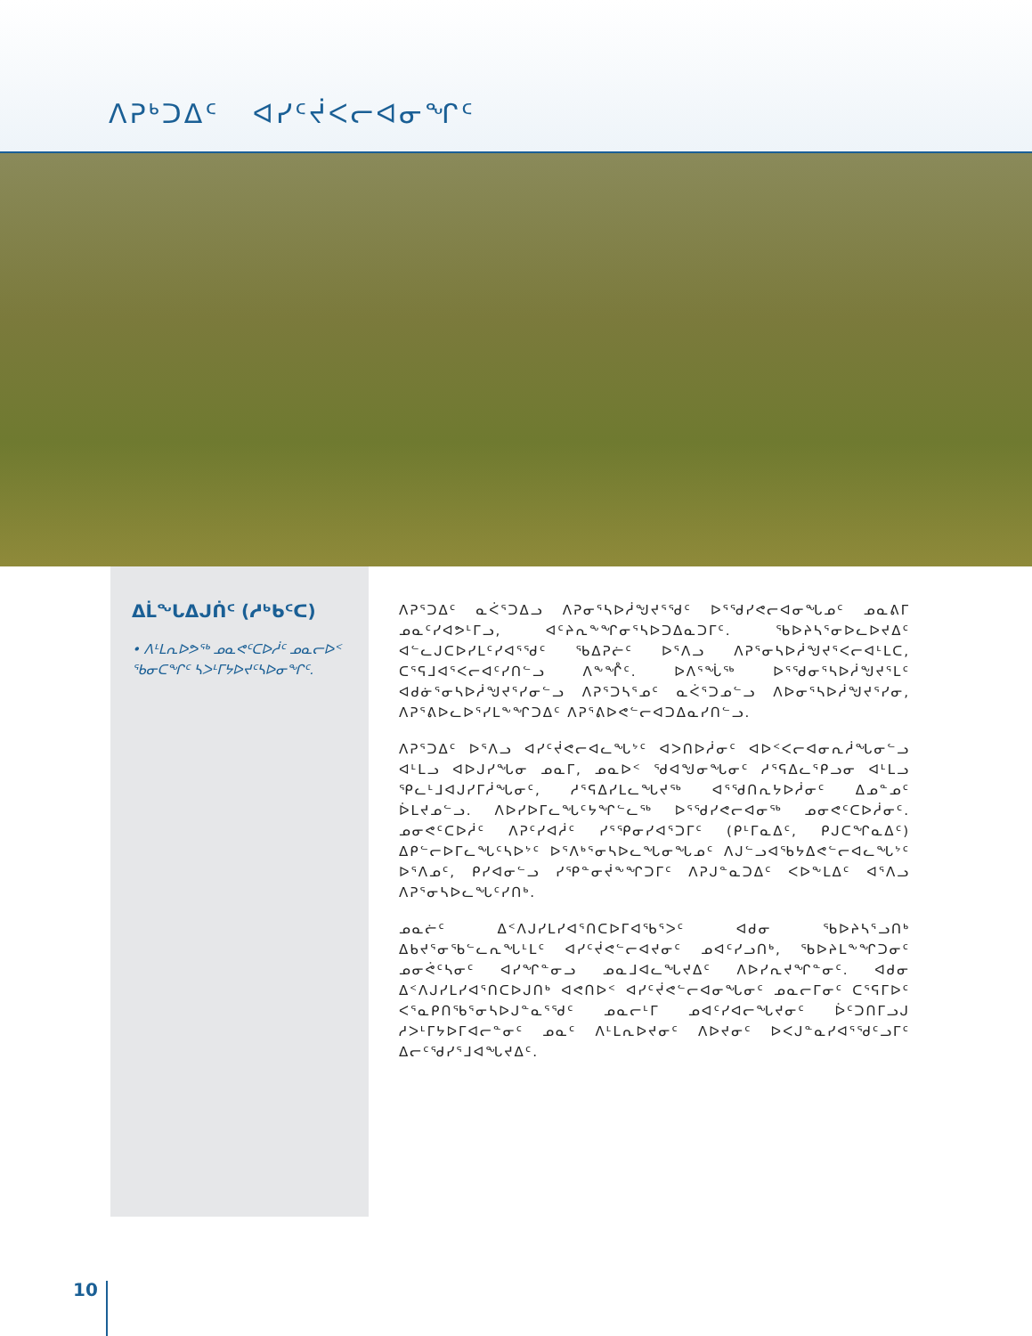ᐱᕈᒃᑐᐃᑦ ᐊᓯᑦᔫᐸᓕᐊᓂᖏᑦ
ᐃᒫᖓᐃᒍᑏᑦ (ᓱᒃᑲᑦᑕ)
• ᐱᒻᒪᕆᐅᕗᖅ ᓄᓇᕙᑦᑕᐅᓲᑦ ᓄᓇᓕᐅᑉ ᖃᓂᑕᖏᑦ ᓴᐳᒻᒥᔭᐅᔪᑦᓴᐅᓂᖏᑦ.
ᐱᕈᕐᑐᐃᑦ ᓇᐹᕐᑐᐃᓗ ᐱᕈᓂᕐᓴᐅᓲᖑᔪᕐᖁᑦ ᐅᕐᖁᓯᕙᓕᐊᓂᖓᓄᑦ ᓄᓇᕕᒥ ᓄᓇᑦᓯᐊᕗᒻᒥᓗ, ᐊᑦᔨᕆᖕᖏᓂᕐᓴᐅᑐᐃᓇᑐᒥᑦ. ᖃᐅᔨᓴᕐᓂᐅᓚᐅᔪᐃᑦ ᐊᓪᓚᒍᑕᐅᓯᒪᑦᓯᐊᕐᖁᑦ ᖃᐃᕈᓖᑦ ᐅᕐᐱᓗ ᐱᕈᕐᓂᓴᐅᓲᖑᔪᕐᐸᓕᐊᒻᒪᑕ, ᑕᕐᕋᒧᐊᕐᐸᓕᐊᑦᓯᑎᓪᓗ ᐱᖕᖎᑦ. ᐅᐱᕐᖔᖅ ᐅᕐᖁᓂᕐᓴᐅᓲᖑᔪᕐᒪᑦ ᐊᑯᓃᕐᓂᓴᐅᓲᖑᔪᕐᓯᓂᓪᓗ ᐱᕈᕐᑐᓴᕐᓄᑦ ᓇᐹᕐᑐᓄᓪᓗ ᐱᐅᓂᕐᓴᐅᓲᖑᔪᕐᓯᓂ, ᐱᕈᕐᕕᐅᓚᐅᕐᓯᒪᖕᖏᑐᐃᑦ ᐱᕈᕐᕕᐅᕙᓪᓕᐊᑐᐃᓇᓯᑎᓪᓗ.
ᐱᕈᕐᑐᐃᑦ ᐅᕐᐱᓗ ᐊᓯᑦᔫᕙᓕᐊᓚᖓᔾᑦ ᐊᐳᑎᐅᓲᓂᑦ ᐊᐅᑉᐸᓕᐊᓂᕆᓲᖓᓂᓪᓗ ᐊᒻᒪᓗ ᐊᐅᒍᓯᖓᓂ ᓄᓇᒥ, ᓄᓇᐅᑉ ᖁᐊᖑᓂᖓᓂᑦ ᓱᕐᕋᐃᓚᕐᑭᓗᓂ ᐊᒻᒪᓗ ᕿᓚᒻᒧᐊᒍᓯᒥᓲᖓᓂᑦ, ᓱᕐᕋᐃᓯᒪᓚᖓᔪᖅ ᐊᕐᖁᑎᕆᔭᐅᓲᓂᑦ ᐃᓄᓐᓄᑦ ᐆᒪᔪᓄᓪᓗ. ᐱᐅᓯᐅᒥᓚᖓᑦᔭᖏᓪᓚᖅ ᐅᕐᖁᓯᕙᓕᐊᓂᖅ ᓄᓂᕙᑦᑕᐅᓲᓂᑦ. ᓄᓂᕙᑦᑕᐅᓲᑦ ᐱᕈᑦᓯᐊᓲᑦ ᓯᕐᕿᓂᓯᐊᕐᑐᒥᑦ (ᑭᒻᒥᓇᐃᑦ, ᑭᒍᑕᖏᓇᐃᑦ) ᐃᑭᓪᓕᐅᒥᓚᖓᑦᓴᐅᔾᑦ ᐅᕐᐱᒃᕐᓂᓴᐅᓚᖓᓂᖓᓄᑦ ᐱᒍᓪᓗᐊᖃᔭᐃᕙᓪᓕᐊᓚᖓᔾᑦ ᐅᕐᐱᓄᑦ, ᑭᓯᐊᓂᓪᓗ ᓯᕿᓐᓂᔫᖕᖏᑐᒥᑦ ᐱᕈᒍᓐᓇᑐᐃᑦ ᐸᐅᖕᒪᐃᑦ ᐊᕐᐱᓗ ᐱᕈᕐᓂᓴᐅᓚᖓᑦᓯᑎᒃ.
ᓄᓇᓖᑦ ᐃᑉᐱᒍᓯᒪᓯᐊᕐᑎᑕᐅᒥᐊᖃᕐᐳᑦ ᐊᑯᓂ ᖃᐅᔨᓴᕐᓗᑎᒃ ᐃᑲᔪᕐᓂᖃᓪᓚᕆᖓᒻᒪᑦ ᐊᓯᑦᔫᕙᓪᓕᐊᔪᓂᑦ ᓄᐊᑦᓯᓗᑎᒃ, ᖃᐅᔨᒪᖕᖏᑐᓂᑦ ᓄᓂᕚᑦᓴᓂᑦ ᐊᓯᖏᓐᓂᓗ ᓄᓇᒧᐊᓚᖓᔪᐃᑦ ᐱᐅᓯᕆᔪᖏᓐᓂᑦ. ᐊᑯᓂ ᐃᑉᐱᒍᓯᒪᓯᐊᕐᑎᑕᐅᒍᑎᒃ ᐊᕙᑎᐅᑉ ᐊᓯᑦᔫᕙᓪᓕᐊᓂᖓᓂᑦ ᓄᓇᓕᒥᓂᑦ ᑕᕐᕋᒥᐅᑦ ᐸᕐᓇᑭᑎᖃᕐᓂᓴᐅᒍᓐᓇᕐᖁᑦ ᓄᓇᓕᒻᒥ ᓄᐊᑦᓯᐊᓕᖓᔪᓂᑦ ᐆᑦᑐᑎᒥᓗᒍ ᓱᐳᒻᒥᔭᐅᒥᐊᓕᓐᓂᑦ ᓄᓇᑦ ᐱᒻᒪᕆᐅᔪᓂᑦ ᐱᐅᔪᓂᑦ ᐅᐸᒍᓐᓇᓯᐊᕐᖁᑦᓗᒥᑦ ᐃᓕᑦᖁᓯᕐᒧᐊᖓᔪᐃᑦ.
10